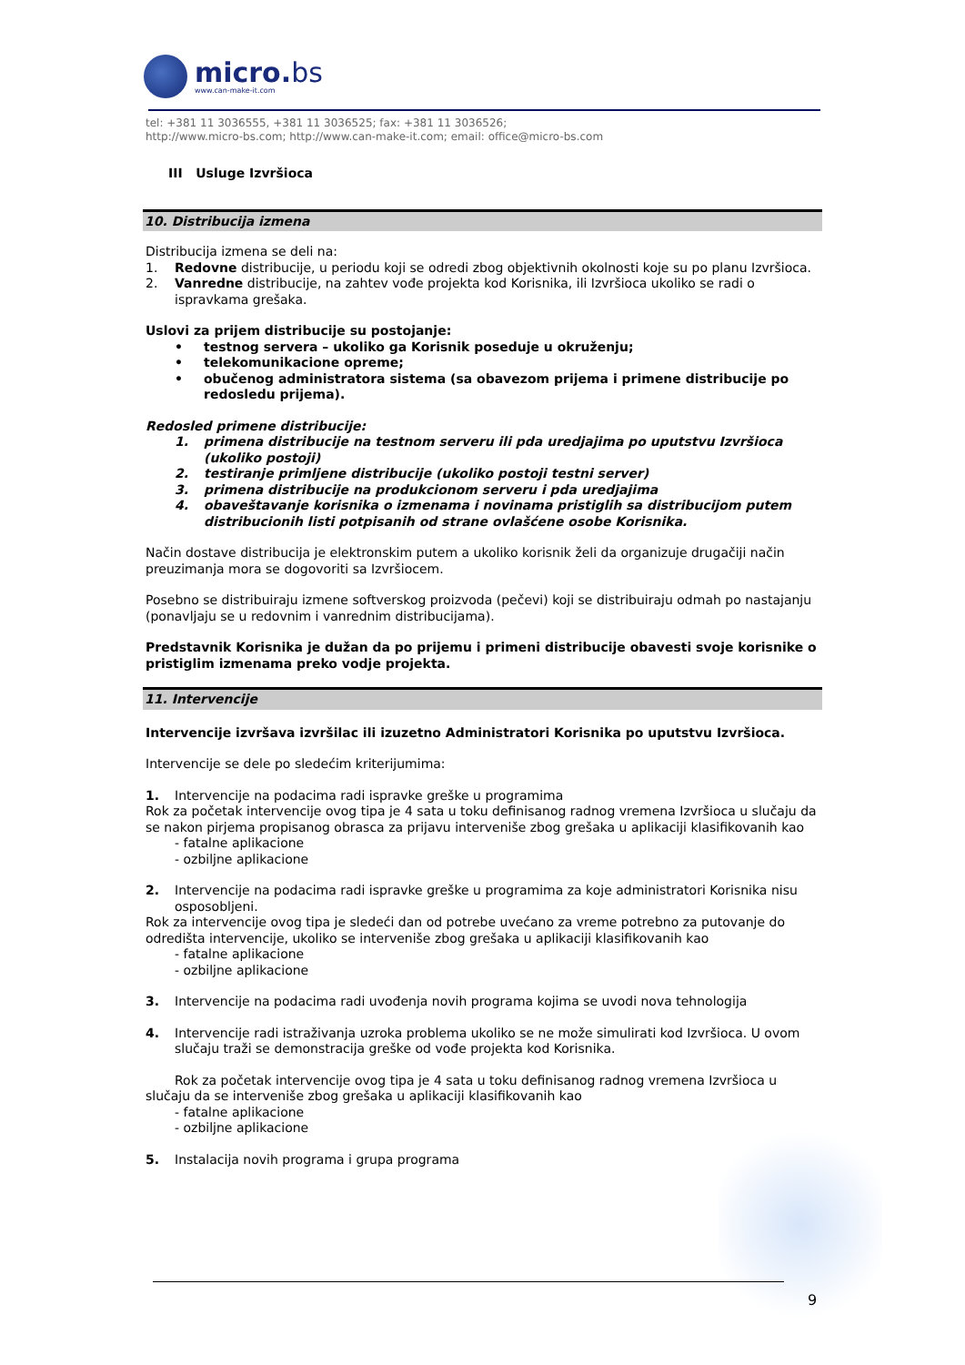micro.bs
www.can-make-it.com
tel: +381 11 3036555, +381 11 3036525; fax: +381 11 3036526;
http://www.micro-bs.com; http://www.can-make-it.com; email: office@micro-bs.com
III Usluge Izvršioca
10. Distribucija izmena
Distribucija izmena se deli na:
1. Redovne distribucije, u periodu koji se odredi zbog objektivnih okolnosti koje su po planu Izvršioca.
2. Vanredne distribucije, na zahtev vođe projekta kod Korisnika, ili Izvršioca ukoliko se radi o ispravkama grešaka.
Uslovi za prijem distribucije su postojanje:
• testnog servera – ukoliko ga Korisnik poseduje u okruženju;
• telekomunikacione opreme;
• obučenog administratora sistema (sa obavezom prijema i primene distribucije po redosledu prijema).
Redosled primene distribucije:
1. primena distribucije na testnom serveru ili pda uredjajima po uputstvu Izvršioca (ukoliko postoji)
2. testiranje primljene distribucije (ukoliko postoji testni server)
3. primena distribucije na produkcionom serveru i pda uredjajima
4. obaveštavanje korisnika o izmenama i novinama pristiglih sa distribucijom putem distribucionih listi potpisanih od strane ovlašćene osobe Korisnika.
Način dostave distribucija je elektronskim putem a ukoliko korisnik želi da organizuje drugačiji način preuzimanja mora se dogovoriti sa Izvršiocem.
Posebno se distribuiraju izmene softverskog proizvoda (pečevi) koji se distribuiraju odmah po nastajanju (ponavljaju se u redovnim i vanrednim distribucijama).
Predstavnik Korisnika je dužan da po prijemu i primeni distribucije obavesti svoje korisnike o pristiglim izmenama preko vodje projekta.
11. Intervencije
Intervencije izvršava izvršilac ili izuzetno Administratori Korisnika po uputstvu Izvršioca.
Intervencije se dele po sledećim kriterijumima:
1. Intervencije na podacima radi ispravke greške u programima
Rok za početak intervencije ovog tipa je 4 sata u toku definisanog radnog vremena Izvršioca u slučaju da se nakon pirjema propisanog obrasca za prijavu interveniše zbog grešaka u aplikaciji klasifikovanih kao
- fatalne aplikacione
- ozbiljne aplikacione
2. Intervencije na podacima radi ispravke greške u programima za koje administratori Korisnika nisu osposobljeni.
Rok za intervencije ovog tipa je sledeći dan od potrebe uvećano za vreme potrebno za putovanje do odredišta intervencije, ukoliko se interveniše zbog grešaka u aplikaciji klasifikovanih kao
- fatalne aplikacione
- ozbiljne aplikacione
3. Intervencije na podacima radi uvođenja novih programa kojima se uvodi nova tehnologija
4. Intervencije radi istraživanja uzroka problema ukoliko se ne može simulirati kod Izvršioca. U ovom slučaju traži se demonstracija greške od vođe projekta kod Korisnika.
Rok za početak intervencije ovog tipa je 4 sata u toku definisanog radnog vremena Izvršioca u slučaju da se interveniše zbog grešaka u aplikaciji klasifikovanih kao
- fatalne aplikacione
- ozbiljne aplikacione
5. Instalacija novih programa i grupa programa
9